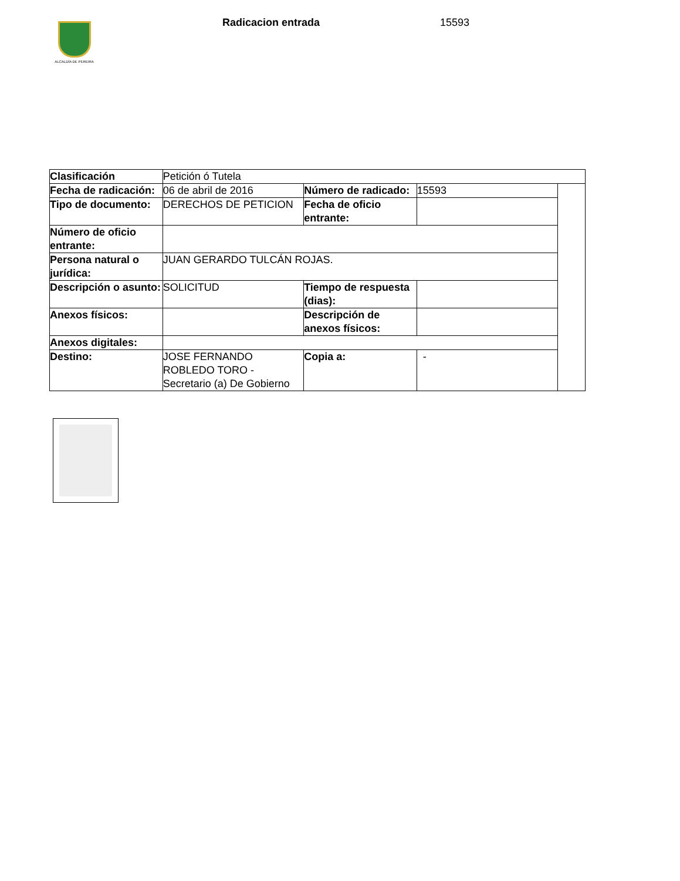ALCALDÍA DE PEREIRA
Radicacion entrada 15593
| Clasificación | Petición ó Tutela | | | |
| Fecha de radicación: | 06 de abril de 2016 | Número de radicado: | 15593 | |
| Tipo de documento: | DERECHOS DE PETICION | Fecha de oficio entrante: | | |
| Número de oficio entrante: | | | | |
| Persona natural o jurídica: | JUAN GERARDO TULCÁN ROJAS. | | | |
| Descripción o asunto: | SOLICITUD | Tiempo de respuesta (dias): | | |
| Anexos físicos: | | Descripción de anexos físicos: | | |
| Anexos digitales: | | | | |
| Destino: | JOSE FERNANDO ROBLEDO TORO - Secretario (a) De Gobierno | Copia a: | - | |